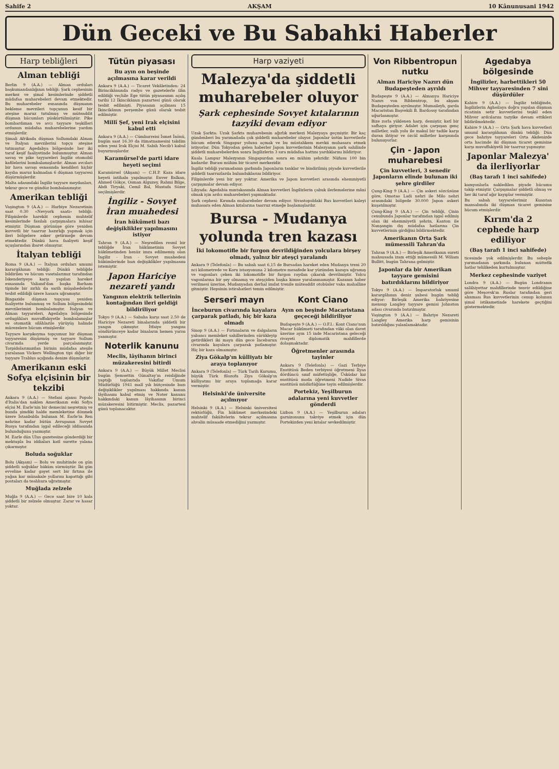Sahife 2 AKŞAM 10 Kânunusani 1942
Dün Geceki ve Bu Sabahki Haberler
Harp tebliğleri
Alman tebliği
Berlin 9 (A.A.) — Alman orduları başkumandanlığının tebliği: Şark cephesinin merkez ve şimal kesimlerinde şiddetli müdafaa muharebeleri devam etmektedir. Bu muharebeler esnasında düşmanın bekleme mevzileri topçunun kesif bir ateşine maruz tutulmuş ve müteaddit düşman hücumları püskürtülmüştür. Pike bombardıman ve avcı tayyare teşkilleri ordunun müdafaa muharebelerine yardım etmişlerdir.
Şimali Afrikada düşman Sollumdaki Alman ve İtalyan mevzilerini topçu ateşine tutmuştur. Agedabya bölgesinde her iki taraf keşif faaliyetinde bulunmuştur. Alman savaş ve pike tayyareleri İngiliz otomobil kafilelerini bombalamışlardır. Alman avcıları bir hava savaşı esnasında kendileri hiçbir kayıba maruz kalmadan 6 düşman tayyaresi düşürmüşlerdir.
Malta adasındaki İngiliz tayyare meydanları, tekrar gece ve gündüz bombalanmıştır.
Amerikan tebliği
Vaşington 9 (A.A.) — Harbiye Nezaretinin saat 0.30 «Nevyork saati» tebliği: Filipinlerde harekât cephenin muhtelif kesimlerinde fasılalı çarpışmalara inhisar etmiştir. Düşman görünüşe göre yeniden kuvvetli bir taarruz hazırlığı yapmak için ileri bölgelere asker getirmeğe devam etmektedir. Dünkü hava faaliyeti keşif uçuşlarından ibaret olmuştur.
İtalyan tebliği
Roma 9 (A.A.) — İtalyan orduları umumi karargâhının tebliği: Dünkü tebliğde bildirilen ve hücum vasıtalarımız tarafından İskenderiyeye karşı yapılan hareket esnasında Valiand'dan başka Barham tipinde bir zırhlı da sarih müşahedelerle tesbit edildiği üzere hasara uğramıştır.
Bingazide düşman topçusu yeniden faaliyette bulunmuş ve Sollum bölgesindeki mevzilerimizi bombalamıştır. İtalyan ve Alman tayyareleri, Agedabya bölgesinde ordugâhları muvaffakıyetle bombalamışlar ve otomatik silâhlarile yürüyüş halinde mürezelere hücum etmişlerdir.
Tayyare karşıkoyma topçumuz bir düşman tayyaresini düşürmüş ve tayyare Sollum civarında yerde parçalanmıştır. Torpidolarımızdan birinin müdafaa ateşile yaralanan Vickers Wellington tipi diğer bir tayyare Trablus açığında denize düşmüştür.
Amerikanın eski Sofya elçisinin bir tekzibi
Ankara 9 (A.A.) — Stefani ajansı Popolo d'Italia'dan naklen Amerikanın eski Sofya elçisi M. Earle'nin bir demecini neşretmiş ve bunda şimdiki halde memleketine dönmek üzere İstanbulda bulunan M. Earle'in Ren nehrine kadar bütün Avrupanın Sovyet Rusya tarafından işgal edileceği iddiasında bulunduğunu yazmıştır.
M. Earle dün Ulus gazetesine gönderdiği bir mektupla bu iddiaları katî surette yalana çıkarmıştır.
Boluda soğuklar
Bolu (Akşam) — Bolu ve muhitinde on gün şiddetli soğuklar hüküm sürmüştür. İki gün evveline kadar gayet sert bir fırtına ile yağan kar münakale yollarını kapattığı gibi postaları da teahhura uğratmıştır.
Muğlada zelzele
Muğla 9 (A.A.) — Gece saat bire 10 kala şiddetli bir zelzele olmuştur. Zarar ve hasar yoktur.
Tütün piyasası
Bu ayın on beşinde açılmasına karar verildi
Ankara 9 (A.A.) — Ticaret Vekâletinden: 24 Birincikânunda radyo ve gazetelerle ilân edildiği veçhile Ege tütün piyasasının açılış tarihi 12 İkincikânun pazartesi günü olarak tesbit edilmişti. Piyasanın açılması 15 İkincikânun perşembe günü olarak tesbit edilmiştir.
Millî Şef, yeni Irak elçisini kabul etti
Ankara 9 (A.A.) — Cümhurreisi İsmet İnönü, bugün saat 16.30 da itimatnamesini takdim eden yeni Irak Elçisi M. Sabih Necib'i kabul buyurmuşlardır.
Karamürsel'de parti idare heyeti seçimi
Karamürsel (Akşam) — C.H.P. Kaza idare heyeti intihabı yapılmıştır. Enver Balkan, Ahmed Gökçe, Osman Alguzey, Rahmi Bilge, Abdi Tiryaki, Cemil Bal, Mustafa Sözer seçilmişlerdir.
İngiliz - Sovyet İran muahedesi
İran hükûmeti bazı değişiklikler yapılmasını istiyor
Tahran 9 (A.A.) — Neşredilen resmî bir tebliğde İran hükûmetinin Sovyet hükûmetinden henüz imza edilmemiş olan İngiliz - İran - Sovyet muahedesi hükümlerinde bazı değişiklikler yapılmasını istemiştir.
Japon Hariciye nezareti yandı
Yangının elektrik tellerinin kontağından ileri geldiği bildiriliyor
Tokyo 9 (A.A.) — Sabaha karşı saat 2.50 de Hariciye Nezareti binalarında şiddetli bir yangın çıkmıştır. İtfaiye yangını söndürünceye kadar binaların hemen yarısı yanmıştır.
Noterlik kanunu
Meclis, lâyihanın birinci müzakeresini bitirdi
Ankara 9 (A.A.) — Büyük Millet Meclisi bugün Şemsettin Günaltay'ın reisliğinde yaptığı toplantıda Vakıflar Umum Müdürlüğü 1941 malî yılı bütçesinde bazı değişiklikler yapılması hakkında kanun lâyihasını kabul etmiş ve Noter kanunu hakkındaki kanun lâyihasının birinci müzakeresini bitirmiştir. Meclis, pazartesi günü toplanacaktır.
Harp vaziyeti
Malezya'da şiddetli muharebeler oluyor
Şark cephesinde Sovyet kıtalarının tazyiki devam ediyor
Uzak Şarkta: Uzak Şarkta muharebenin ağırlık merkezi Malezyaya geçmiştir. Bir kaç gündenberi bu yarımadada çok şiddetli muharebeler oluyor. Japonlar üstün kuvvetlerle hücum ederek Singapur yolunu açmak ve bu müstahkem mevkii muhasara etmek istiyorlar. Dün Tokyodan gelen haberler Japon kuvvetlerinin Malezyanın şark sahilinde şiddetli muharebelerden sonra İngilizlerin 3 sıra müdafaa hattını yardıklarını bildiriyor.
Kuala Lampur Malezyanın Singapurdan sonra en mühim şehridir. Nüfusu 100 bin kadardır. Burası mühim bir ticaret merkezidir.
İngiliz tebliği yarımadanın garbında Japonların tanklar ve bindirilmiş piyade kuvvetlerile şiddetli taarruzlarda bulunduklarını bildiriyor.
Filipinlerde yeni bir şey yoktur. Amerika ve Japon kuvvetleri arasında ehemmiyetli çarpışmalar devam ediyor.
Libyada: Agedabia mıntakasında Alman kuvvetleri İngilizlerin çabuk ilerlemelerine mâni olmak için ardcı muharebeleri yapmaktadır.
Şark cephesi: Kırımda muharebeler devam ediyor. Sivastopoldaki Rus kuvvetleri kaleyi muhasara eden Alman kıtalarına taarruz etmeğe başlamışlardır.
Bursa - Mudanya yolunda tren kazası
İki lokomotifle bir furgon devrildiğinden yolculara birşey olmadı, yalnız bir ateşçi yaralandı
Ankara 9 (Telefonla) — Bu sabah saat 6,15 de Bursadan hareket eden Mudanya treni 20 nci kilometrede ve Koru istasyonuna 2 kilometre mesafede kar yüzünden kazaya uğramış ve vagonları çeken iki lokomotifle bir furgon raydan çıkarak devrilmiştir. Yolcu vagonlarına bir şey olmamış ve ateşçiden başka kimse yaralanmamıştır. Kazanın haber verilmesi üzerine, Mudanyadan derhal imdat trenile müteaddit otobüsler vaka mahalline gitmiştir. Hepsinin istirahatleri temin edilmiştir.
Serserî mayn
İnceburun civarında kayalara çarparak patladı, hiç bir kaza olmadı
Sinop 9 (A.A.) — Fırtınaların ve dalgaların yabancı memleket sahillerinden sürükleyip getirdikleri iki mayn dün gece İnceburun civarında kayalara çarparak patlamıştır. Hiç bir kaza olmamıştır.
Ziya Gökalp'ın külliyatı bir araya toplanıyor
Ankara 9 (Telefonla) — Türk Tarih Kurumu, büyük Türk filozofu Ziya Gökalp'ın külliyatını bir araya toplamağa karar vermiştir.
Helsinki'de üniversite açılmıyor
Helsinki 9 (A.A.) — Helsinki üniversitesi rektörlüğü, Fin hükûmet merkezindeki muhtelif fakültelerin tekrar açılmasına ahvalin müsaade etmediğini yazmıştır.
Kont Ciano
Ayın on beşinde Macaristana geçeceği bildiriliyor
Budapeşte 9 (A.A.) — O.F.I.: Kont Ciano'nun Macar hükûmeti tarafından vâki olan davet üzerine ayın 15 inde Macaristana geleceği rivayeti diplomatik mahfillerde dolaşmaktadır.
Öğretmenler arasında tayinler
Ankara 9 (Telefonla) — Gazi Terbiye Enstitüsü Beden terbiyesi öğretmeni İlyas dördüncü sınıf müfettişliğe, Üsküdar kız enstitüsü moda öğretmeni Nadide Sivas enstitüsü müdürlüğüne tayin edilmişlerdir.
Portekiz, Yeşilburun adalarına yeni kuvvetler gönderdi
Lizbon 9 (A.A.) — Yeşilburun adaları garnizonunu takviye etmek için dün Portekizden yeni kıtalar sevkedilmiştir.
Von Ribbentropun nutku
Alman Hariciye Nazırı dün Budapeşteden ayrıldı
Budapeşte 9 (A.A.) — Almanya Hariciye Nazırı von Ribbentrop, bu akşam Budapeşteden ayrılmıştır. Mumaileyh, garda Macaristan Başvekili B. Bardossy tarafından uğurlanmıştır.
Bize zorla yüklenen harp, demiştir, katî bir safhaya giriyor. Adalet için çarpışan genç milletler, sulh yolu ile makul bir tadile karşı duran ihtiyar ve özcül milletler karşısında bulunuyorlar.
Çin - Japon muharebesi
Çin kuvvetleri, 3 senedir Japonların elinde bulunan iki şehre girdiler
Çung-King 9 (A.A.) — Çin askeri sözcüsüne göre, Omotao Ladi nehri ile Milo nehri arasındaki bölgede 30.000 Japon askeri kuşatılmıştır.
Çung-King 9 (A.A.) — Çin tebliği, Çinin cenubunda Japonlar tarafından işgal edilmiş olan iki ehemmiyetli şehrin, Kanton ile Nanşangin dış müdafaa hatlarına Çin kuvvetlerinin girdiğini bildirmektedir.
Amerikanın Orta Şark mümessili Tahran'da
Tahran 9 (A.A.) — Birleşik Amerikanın sureti mahsusada izam ettiği mümessili M. Wiliam Bullitt, bugün Tahrana gelmiştir.
Japonlar da bir Amerikan tayyare gemisini batırdıklarını bildiriyor
Tokyo 9 (A.A.) — İmparatorluk umumî karargâhının deniz şubesi bugün tebliğ ediyor: Birleşik Amerika bahriyesine mensup Langley tayyare gemisi Johnston adası civarında batırılmıştır.
Vaşington 9 (A.A.) — Bahriye Nezareti Langley Amerika harp gemisinin batırıldığını yalanlamaktadır.
Agedabya bölgesinde
İngilizler, harbettikleri 50 Mihver tayyaresinden 7 sini düşürdüler
Kahire 9 (A.A.) — İngiliz tebliğinde, İngilizlerin Agheilaya doğru yapılan düşman ricatinin setir kuvvetlerini teşkil eden Mihver ardcılarını tazyike devam ettikleri bildirilmektedir.
Kahire 9 (A.A.) — Orta Şark hava kuvvetleri umumî karargâhının dünkü tebliği: Dün gece bahriye tayyareleri Orta Akdenizde orta hacimde iki düşman ticaret gemisine karşı muvaffakiyetli bir taarruz yapmıştır.
Japonlar Malezya' da ilerliyorlar
(Baş tarafı 1 inci sahifede)
kamyonlarla nakledilen piyade hücumu takip etmiştir. Çarpışmalar şiddetli olmuş ve her iki taraf ağır kayıplar vermiştir.
Bu sabah tayyarelerimiz Kuantan mansabında iki düşman ticaret gemisine hücum etmişlerdir.
Kırım'da 2 cephede harp ediliyor
(Baş tarafı 1 inci sahifede)
ticesinde yok edilmişlerdir. Bu sebeple yarımadanın şarkında bulunan müttefik hatlar tehlikeden kurtulmuştur.
Merkez cephesinde vaziyet
Londra 9 (A.A.) — Bugün Londranın salâhiyettar mahfillerinde tenvir edildiğine göre Meşovsk'ın Ruslar tarafından geri alınması Rus kuvvetlerinin cenup kolunun şimal istikametinde harekete geçtiğini göstermektedir.